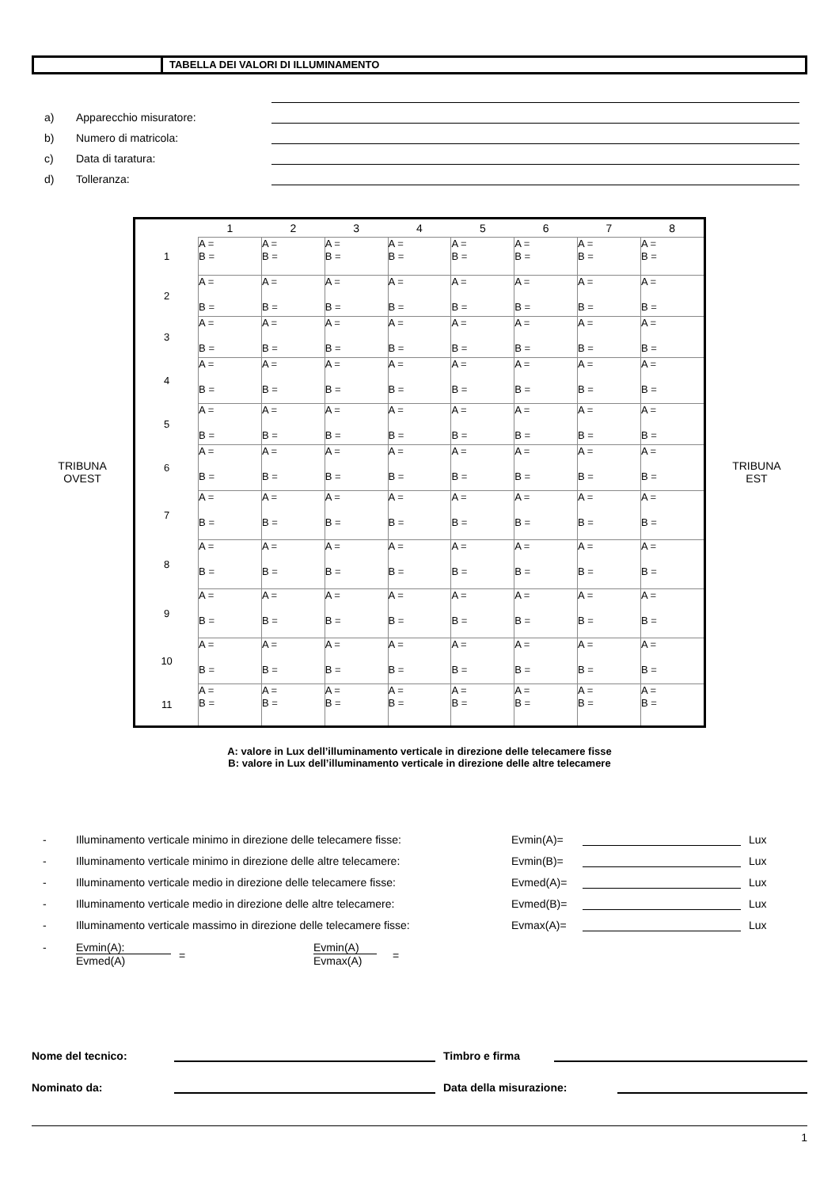TABELLA DEI VALORI DI ILLUMINAMENTO
a) Apparecchio misuratore:
b) Numero di matricola:
c) Data di taratura:
d) Tolleranza:
TRIBUNA
OVEST
| | 1 | 2 | 3 | 4 | 5 | 6 | 7 | 8 |
| --- | --- | --- | --- | --- | --- | --- | --- | --- |
| 1 | A = B = | A = B = | A = B = | A = B = | A = B = | A = B = | A = B = | A = B = |
| 2 | A = B = | A = B = | A = B = | A = B = | A = B = | A = B = | A = B = | A = B = |
| 3 | A = B = | A = B = | A = B = | A = B = | A = B = | A = B = | A = B = | A = B = |
| 4 | A = B = | A = B = | A = B = | A = B = | A = B = | A = B = | A = B = | A = B = |
| 5 | A = B = | A = B = | A = B = | A = B = | A = B = | A = B = | A = B = | A = B = |
| 6 | A = B = | A = B = | A = B = | A = B = | A = B = | A = B = | A = B = | A = B = |
| 7 | A = B = | A = B = | A = B = | A = B = | A = B = | A = B = | A = B = | A = B = |
| 8 | A = B = | A = B = | A = B = | A = B = | A = B = | A = B = | A = B = | A = B = |
| 9 | A = B = | A = B = | A = B = | A = B = | A = B = | A = B = | A = B = | A = B = |
| 10 | A = B = | A = B = | A = B = | A = B = | A = B = | A = B = | A = B = | A = B = |
| 11 | A = B = | A = B = | A = B = | A = B = | A = B = | A = B = | A = B = | A = B = |
TRIBUNA
EST
A: valore in Lux dell’illuminamento verticale in direzione delle telecamere fisse
B: valore in Lux dell’illuminamento verticale in direzione delle altre telecamere
- Illuminamento verticale minimo in direzione delle telecamere fisse: Evmin(A)= Lux
- Illuminamento verticale minimo in direzione delle altre telecamere: Evmin(B)= Lux
- Illuminamento verticale medio in direzione delle telecamere fisse: Evmed(A)= Lux
- Illuminamento verticale medio in direzione delle altre telecamere: Evmed(B)= Lux
- Illuminamento verticale massimo in direzione delle telecamere fisse: Evmax(A)= Lux
- Evmin(A):
Evmed(A) = Evmin(A)
Evmax(A) =
Nome del tecnico: Timbro e firma
Nominato da: Data della misurazione:
1